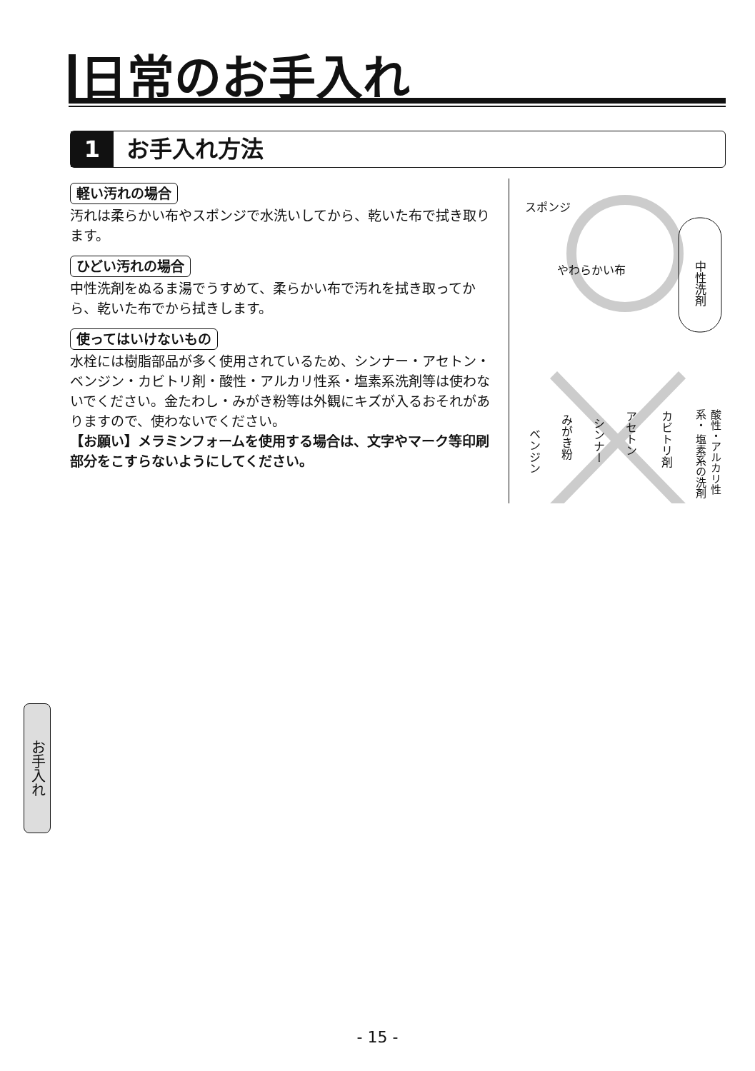日常のお手入れ
1 お手入れ方法
軽い汚れの場合
汚れは柔らかい布やスポンジで水洗いしてから、乾いた布で拭き取ります。
ひどい汚れの場合
中性洗剤をぬるま湯でうすめて、柔らかい布で汚れを拭き取ってから、乾いた布でから拭きします。
使ってはいけないもの
水栓には樹脂部品が多く使用されているため、シンナー・アセトン・ベンジン・カビトリ剤・酸性・アルカリ性系・塩素系洗剤等は使わないでください。金たわし・みがき粉等は外観にキズが入るおそれがありますので、使わないでください。
【お願い】メラミンフォームを使用する場合は、文字やマーク等印刷部分をこすらないようにしてください。
スポンジ
やわらかい布
中性洗剤
ベンジン
みがき粉
シンナー
アセトン
カビトリ剤
酸性・アルカリ性系・ 塩素系の洗剤
お手入れ
- 15 -